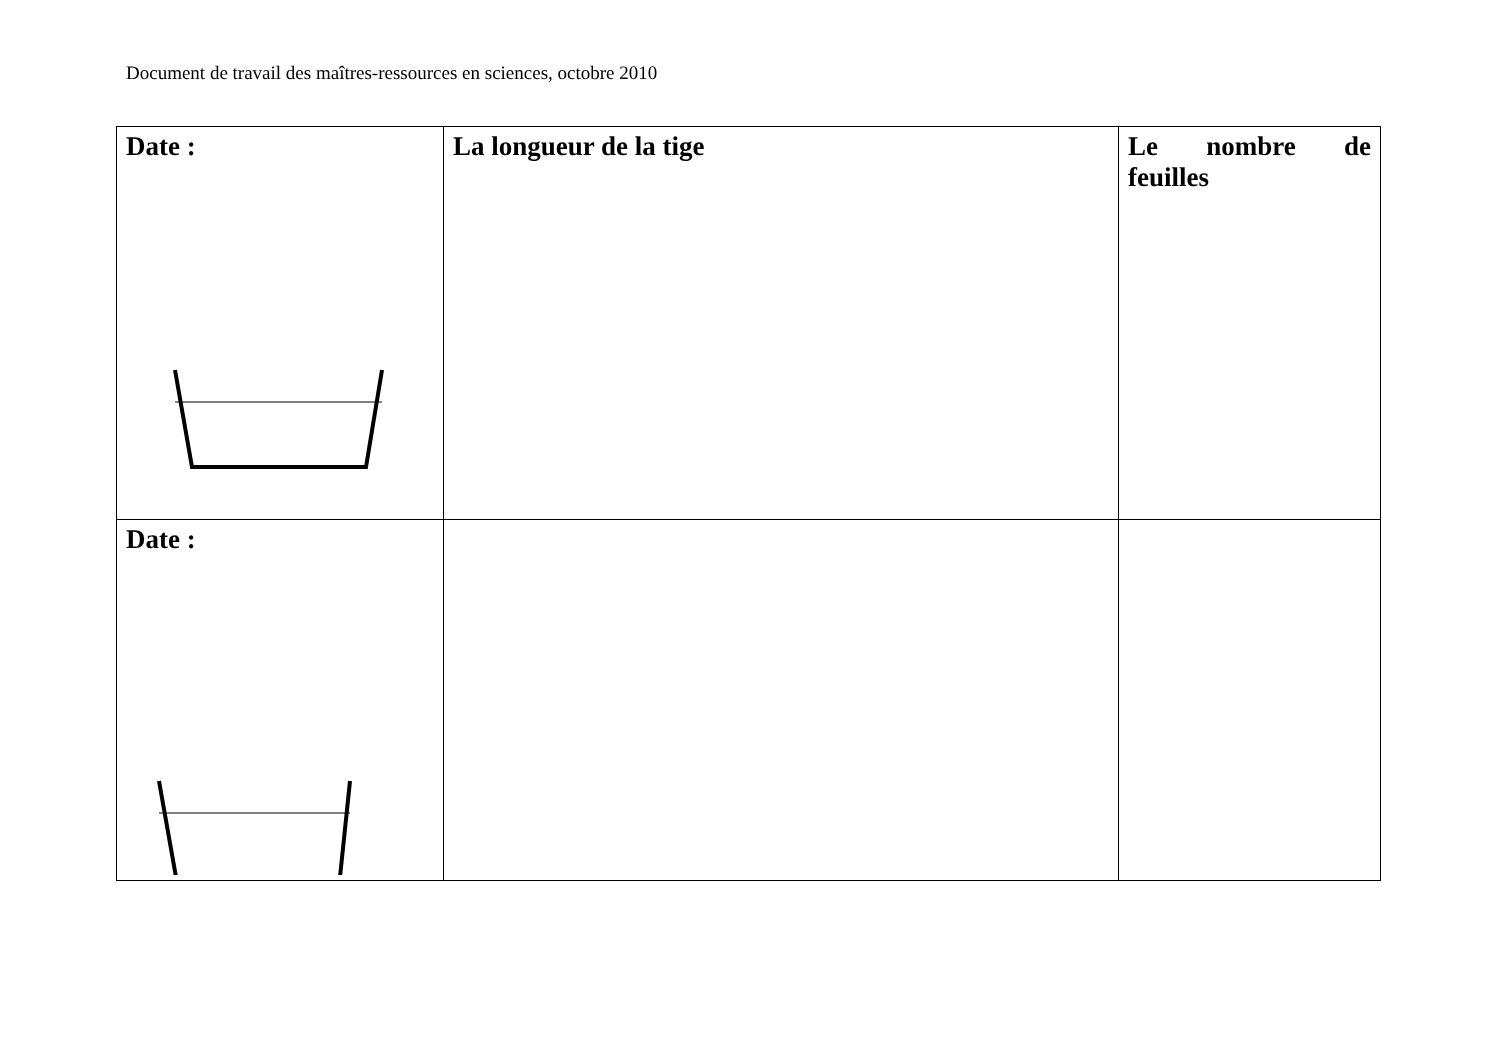Document de travail des maîtres-ressources en sciences, octobre 2010
| Date : | La longueur de la tige | Le nombre de feuilles |
| Date : | | |